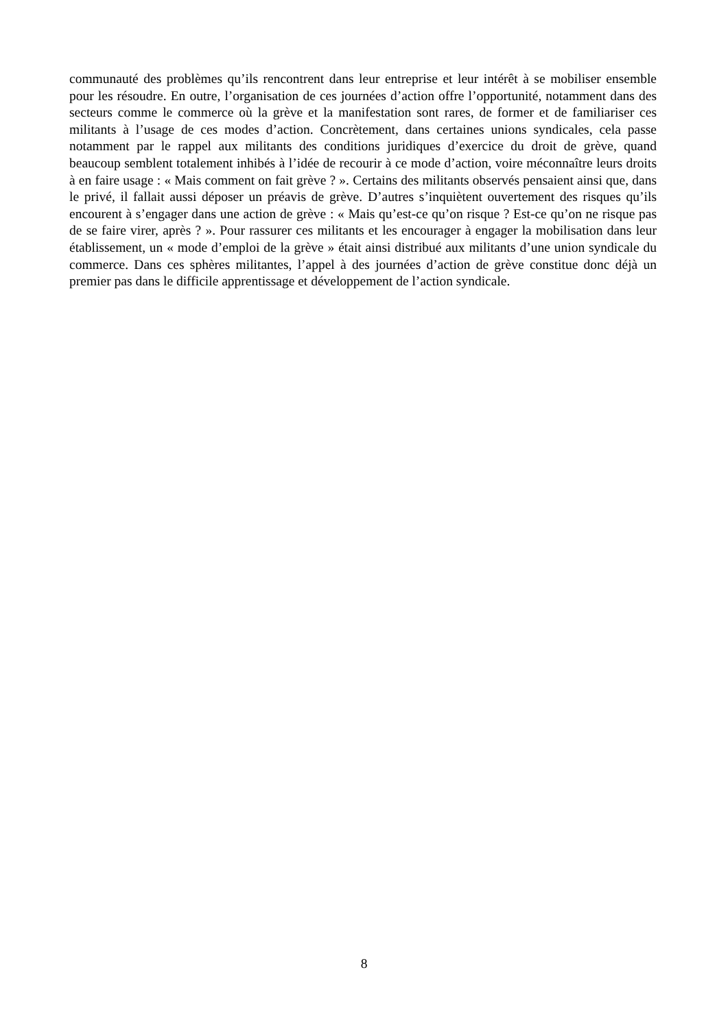communauté des problèmes qu’ils rencontrent dans leur entreprise et leur intérêt à se mobiliser ensemble pour les résoudre. En outre, l’organisation de ces journées d’action offre l’opportunité, notamment dans des secteurs comme le commerce où la grève et la manifestation sont rares, de former et de familiariser ces militants à l’usage de ces modes d’action. Concrètement, dans certaines unions syndicales, cela passe notamment par le rappel aux militants des conditions juridiques d’exercice du droit de grève, quand beaucoup semblent totalement inhibés à l’idée de recourir à ce mode d’action, voire méconnaître leurs droits à en faire usage : « Mais comment on fait grève ? ». Certains des militants observés pensaient ainsi que, dans le privé, il fallait aussi déposer un préavis de grève. D’autres s’inquiètent ouvertement des risques qu’ils encourent à s’engager dans une action de grève : « Mais qu’est-ce qu’on risque ? Est-ce qu’on ne risque pas de se faire virer, après ? ». Pour rassurer ces militants et les encourager à engager la mobilisation dans leur établissement, un « mode d’emploi de la grève » était ainsi distribué aux militants d’une union syndicale du commerce. Dans ces sphères militantes, l’appel à des journées d’action de grève constitue donc déjà un premier pas dans le difficile apprentissage et développement de l’action syndicale.
8